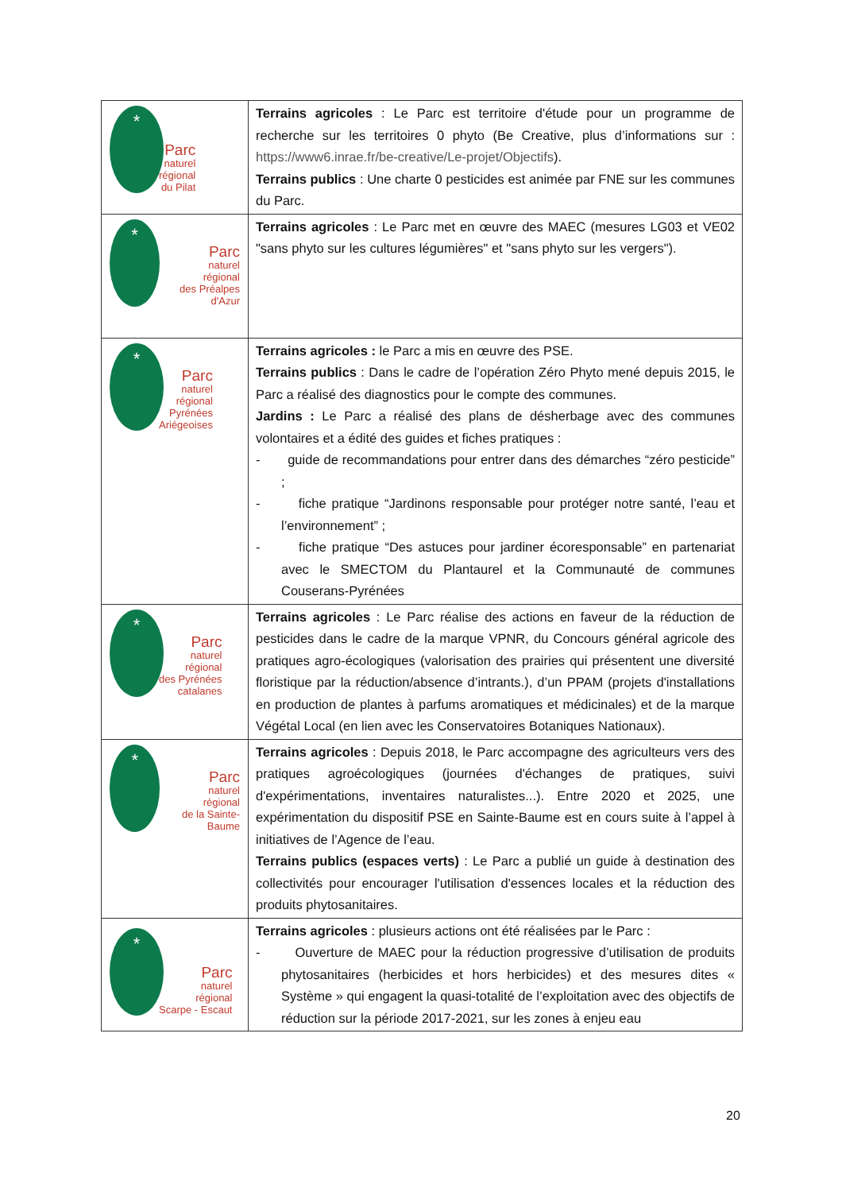| * Parc naturel régional du Pilat | Terrains agricoles : Le Parc est territoire d'étude pour un programme de recherche sur les territoires 0 phyto (Be Creative, plus d’informations sur : https://www6.inrae.fr/be-creative/Le-projet/Objectifs ). Terrains publics : Une charte 0 pesticides est animée par FNE sur les communes du Parc. |
| * Parc naturel régional des Préalpes d'Azur | Terrains agricoles : Le Parc met en œuvre des MAEC (mesures LG03 et VE02 "sans phyto sur les cultures légumières" et "sans phyto sur les vergers"). |
| * Parc naturel régional Pyrénées Ariégeoises | Terrains agricoles : le Parc a mis en œuvre des PSE. Terrains publics : Dans le cadre de l’opération Zéro Phyto mené depuis 2015, le Parc a réalisé des diagnostics pour le compte des communes. Jardins : Le Parc a réalisé des plans de désherbage avec des communes volontaires et a édité des guides et fiches pratiques : - guide de recommandations pour entrer dans des démarches “zéro pesticide” ; - fiche pratique “Jardinons responsable pour protéger notre santé, l’eau et l’environnement” ; - fiche pratique “Des astuces pour jardiner écoresponsable” en partenariat avec le SMECTOM du Plantaurel et la Communauté de communes Couserans-Pyrénées |
| * Parc naturel régional des Pyrénées catalanes | Terrains agricoles : Le Parc réalise des actions en faveur de la réduction de pesticides dans le cadre de la marque VPNR, du Concours général agricole des pratiques agro-écologiques (valorisation des prairies qui présentent une diversité floristique par la réduction/absence d’intrants.), d’un PPAM (projets d'installations en production de plantes à parfums aromatiques et médicinales) et de la marque Végétal Local (en lien avec les Conservatoires Botaniques Nationaux). |
| * Parc naturel régional de la Sainte-Baume | Terrains agricoles : Depuis 2018, le Parc accompagne des agriculteurs vers des pratiques agroécologiques (journées d'échanges de pratiques, suivi d'expérimentations, inventaires naturalistes...). Entre 2020 et 2025, une expérimentation du dispositif PSE en Sainte-Baume est en cours suite à l’appel à initiatives de l’Agence de l’eau. Terrains publics (espaces verts) : Le Parc a publié un guide à destination des collectivités pour encourager l'utilisation d'essences locales et la réduction des produits phytosanitaires. |
| * Parc naturel régional Scarpe - Escaut | Terrains agricoles : plusieurs actions ont été réalisées par le Parc : - Ouverture de MAEC pour la réduction progressive d’utilisation de produits phytosanitaires (herbicides et hors herbicides) et des mesures dites « Système » qui engagent la quasi-totalité de l’exploitation avec des objectifs de réduction sur la période 2017-2021, sur les zones à enjeu eau |
20